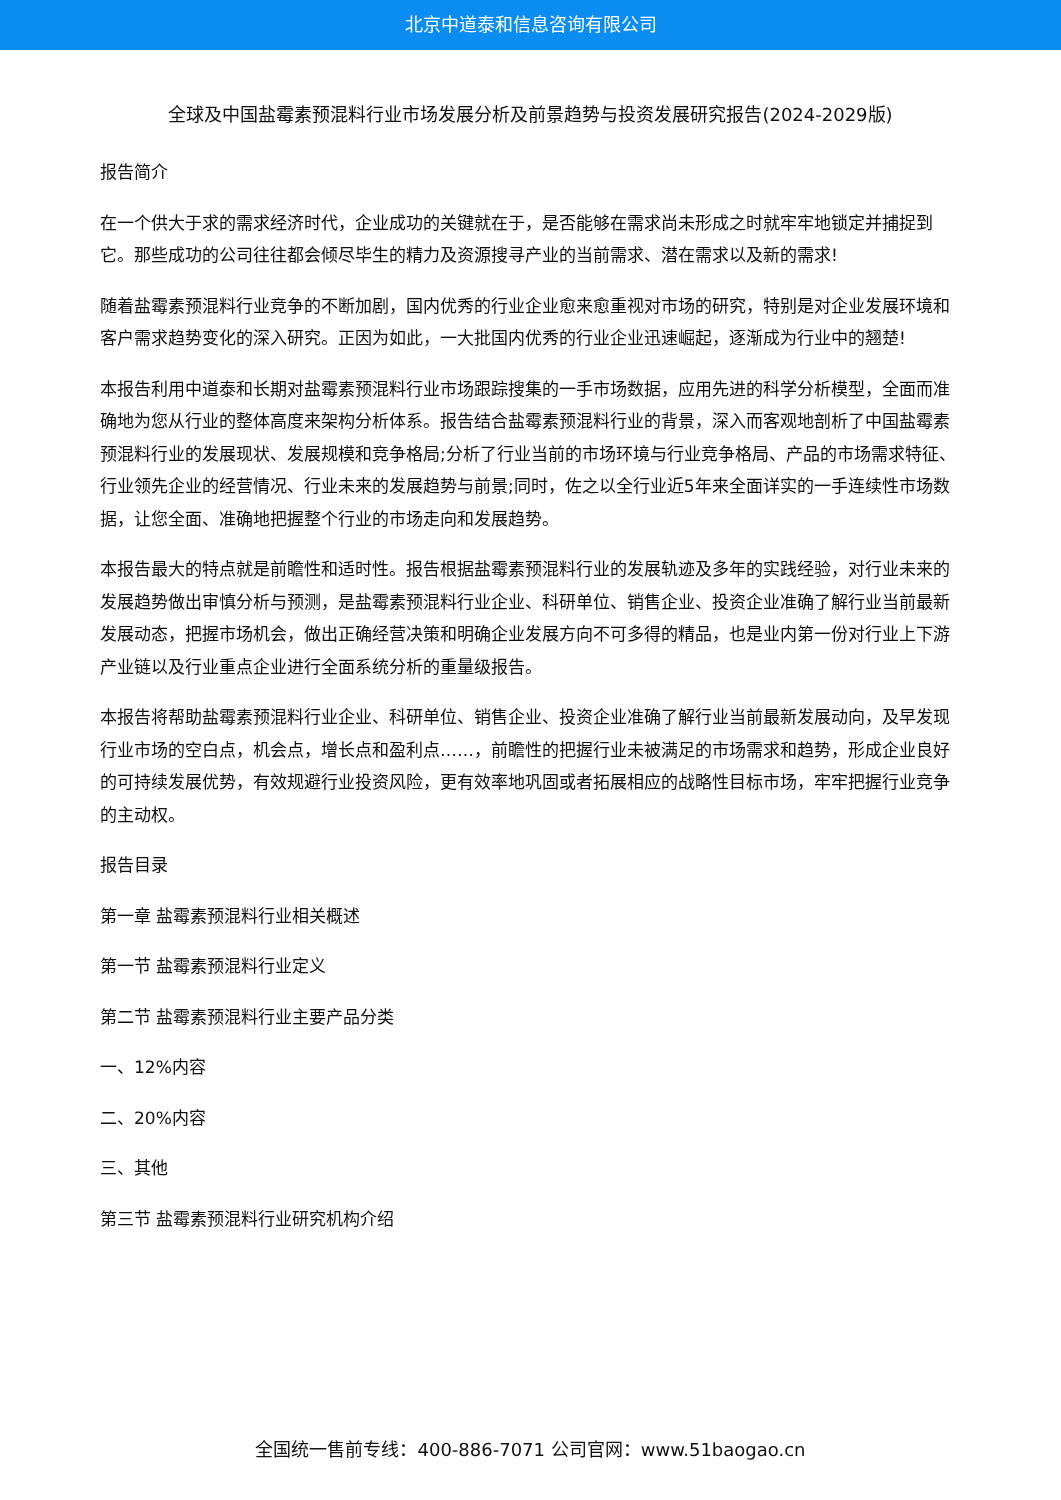北京中道泰和信息咨询有限公司
全球及中国盐霉素预混料行业市场发展分析及前景趋势与投资发展研究报告(2024-2029版)
报告简介
在一个供大于求的需求经济时代，企业成功的关键就在于，是否能够在需求尚未形成之时就牢牢地锁定并捕捉到它。那些成功的公司往往都会倾尽毕生的精力及资源搜寻产业的当前需求、潜在需求以及新的需求!
随着盐霉素预混料行业竞争的不断加剧，国内优秀的行业企业愈来愈重视对市场的研究，特别是对企业发展环境和客户需求趋势变化的深入研究。正因为如此，一大批国内优秀的行业企业迅速崛起，逐渐成为行业中的翘楚!
本报告利用中道泰和长期对盐霉素预混料行业市场跟踪搜集的一手市场数据，应用先进的科学分析模型，全面而准确地为您从行业的整体高度来架构分析体系。报告结合盐霉素预混料行业的背景，深入而客观地剖析了中国盐霉素预混料行业的发展现状、发展规模和竞争格局;分析了行业当前的市场环境与行业竞争格局、产品的市场需求特征、行业领先企业的经营情况、行业未来的发展趋势与前景;同时，佐之以全行业近5年来全面详实的一手连续性市场数据，让您全面、准确地把握整个行业的市场走向和发展趋势。
本报告最大的特点就是前瞻性和适时性。报告根据盐霉素预混料行业的发展轨迹及多年的实践经验，对行业未来的发展趋势做出审慎分析与预测，是盐霉素预混料行业企业、科研单位、销售企业、投资企业准确了解行业当前最新发展动态，把握市场机会，做出正确经营决策和明确企业发展方向不可多得的精品，也是业内第一份对行业上下游产业链以及行业重点企业进行全面系统分析的重量级报告。
本报告将帮助盐霉素预混料行业企业、科研单位、销售企业、投资企业准确了解行业当前最新发展动向，及早发现行业市场的空白点，机会点，增长点和盈利点……，前瞻性的把握行业未被满足的市场需求和趋势，形成企业良好的可持续发展优势，有效规避行业投资风险，更有效率地巩固或者拓展相应的战略性目标市场，牢牢把握行业竞争的主动权。
报告目录
第一章 盐霉素预混料行业相关概述
第一节 盐霉素预混料行业定义
第二节 盐霉素预混料行业主要产品分类
一、12%内容
二、20%内容
三、其他
第三节 盐霉素预混料行业研究机构介绍
全国统一售前专线：400-886-7071 公司官网：www.51baogao.cn